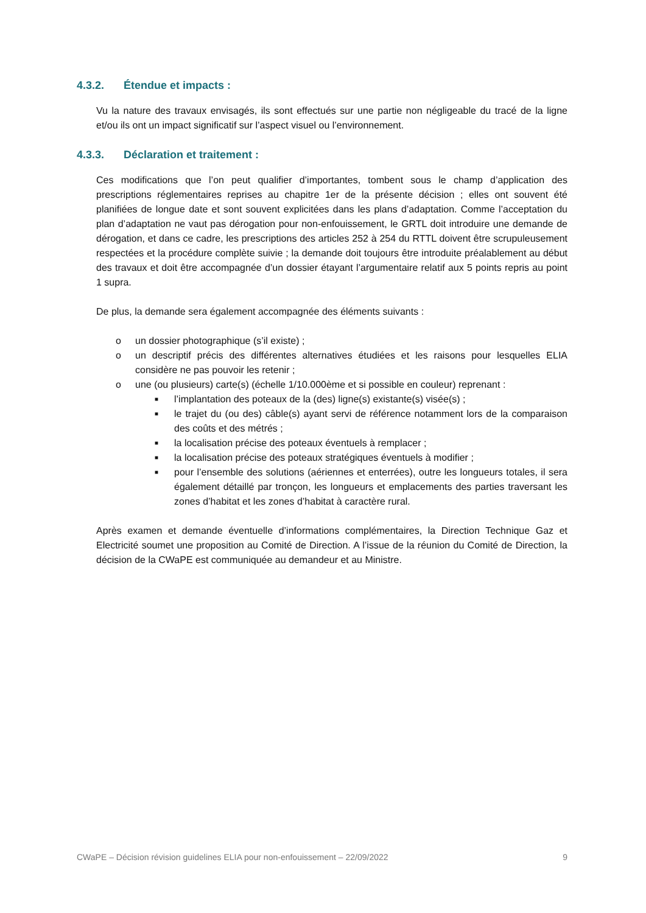4.3.2. Étendue et impacts :
Vu la nature des travaux envisagés, ils sont effectués sur une partie non négligeable du tracé de la ligne et/ou ils ont un impact significatif sur l’aspect visuel ou l’environnement.
4.3.3. Déclaration et traitement :
Ces modifications que l’on peut qualifier d’importantes, tombent sous le champ d’application des prescriptions réglementaires reprises au chapitre 1er de la présente décision ; elles ont souvent été planifiées de longue date et sont souvent explicitées dans les plans d’adaptation. Comme l’acceptation du plan d’adaptation ne vaut pas dérogation pour non-enfouissement, le GRTL doit introduire une demande de dérogation, et dans ce cadre, les prescriptions des articles 252 à 254 du RTTL doivent être scrupuleusement respectées et la procédure complète suivie ; la demande doit toujours être introduite préalablement au début des travaux et doit être accompagnée d’un dossier étayant l’argumentaire relatif aux 5 points repris au point 1 supra.
De plus, la demande sera également accompagnée des éléments suivants :
o un dossier photographique (s’il existe) ;
o un descriptif précis des différentes alternatives étudiées et les raisons pour lesquelles ELIA considère ne pas pouvoir les retenir ;
o une (ou plusieurs) carte(s) (échelle 1/10.000ème et si possible en couleur) reprenant :
■ l’implantation des poteaux de la (des) ligne(s) existante(s) visée(s) ;
■ le trajet du (ou des) câble(s) ayant servi de référence notamment lors de la comparaison des coûts et des métrés ;
■ la localisation précise des poteaux éventuels à remplacer ;
■ la localisation précise des poteaux stratégiques éventuels à modifier ;
■ pour l’ensemble des solutions (aériennes et enterrées), outre les longueurs totales, il sera également détaillé par tronçon, les longueurs et emplacements des parties traversant les zones d’habitat et les zones d’habitat à caractère rural.
Après examen et demande éventuelle d’informations complémentaires, la Direction Technique Gaz et Electricité soumet une proposition au Comité de Direction. A l’issue de la réunion du Comité de Direction, la décision de la CWaPE est communiquée au demandeur et au Ministre.
CWaPE – Décision révision guidelines ELIA pour non-enfouissement – 22/09/2022 9